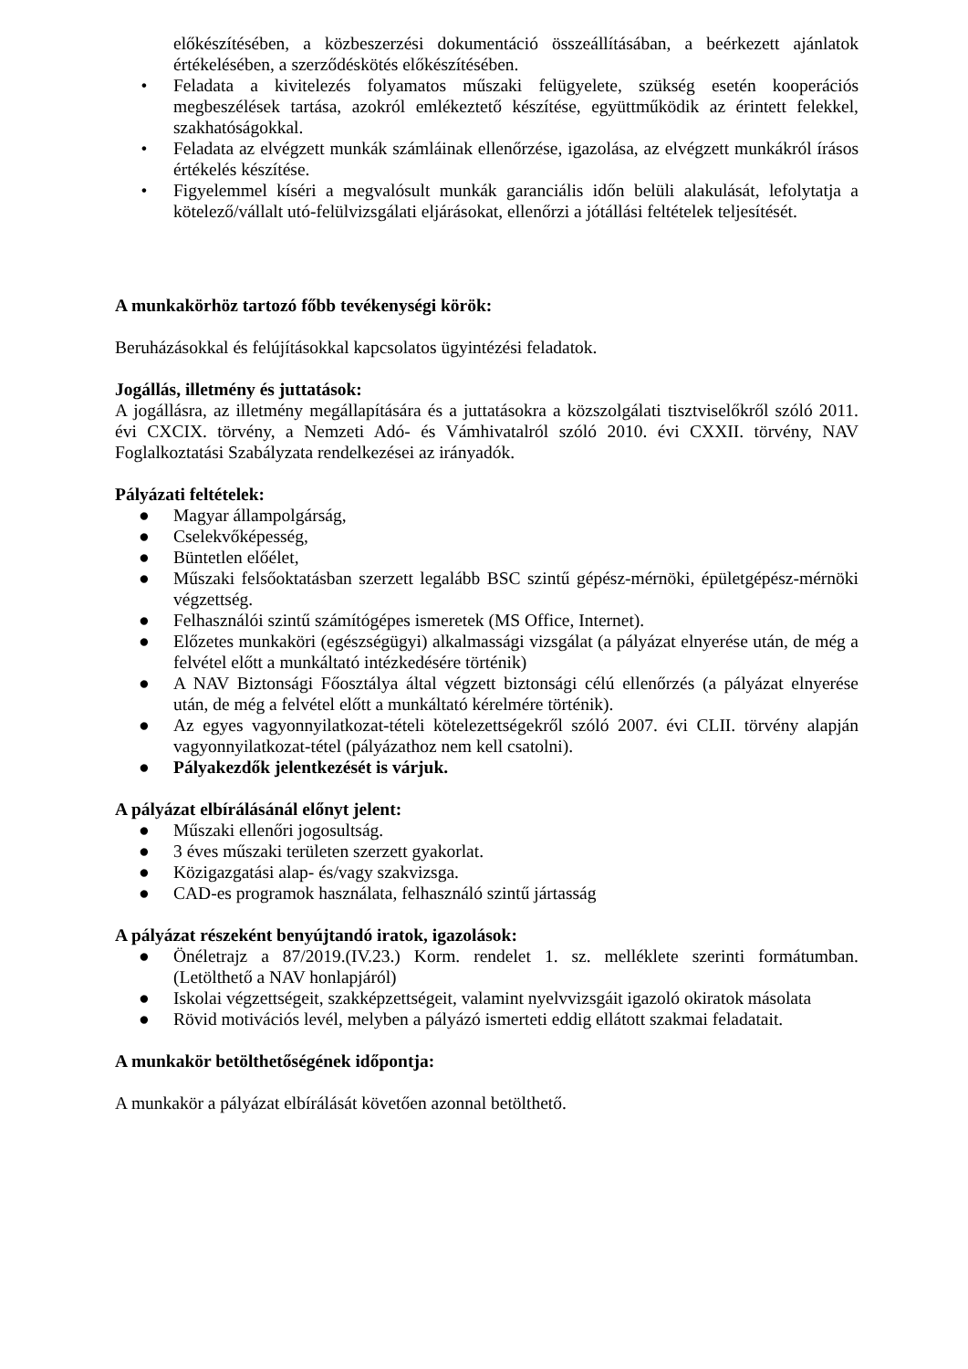előkészítésében, a közbeszerzési dokumentáció összeállításában, a beérkezett ajánlatok értékelésében, a szerződéskötés előkészítésében.
• Feladata a kivitelezés folyamatos műszaki felügyelete, szükség esetén kooperációs megbeszélések tartása, azokról emlékeztető készítése, együttműködik az érintett felekkel, szakhatóságokkal.
• Feladata az elvégzett munkák számláinak ellenőrzése, igazolása, az elvégzett munkákról írásos értékelés készítése.
• Figyelemmel kíséri a megvalósult munkák garanciális időn belüli alakulását, lefolytatja a kötelező/vállalt utó-felülvizsgálati eljárásokat, ellenőrzi a jótállási feltételek teljesítését.
A munkakörhöz tartozó főbb tevékenységi körök:
Beruházásokkal és felújításokkal kapcsolatos ügyintézési feladatok.
Jogállás, illetmény és juttatások:
A jogállásra, az illetmény megállapítására és a juttatásokra a közszolgálati tisztviselőkről szóló 2011. évi CXCIX. törvény, a Nemzeti Adó- és Vámhivatalról szóló 2010. évi CXXII. törvény, NAV Foglalkoztatási Szabályzata rendelkezései az irányadók.
Pályázati feltételek:
● Magyar állampolgárság,
● Cselekvőképesség,
● Büntetlen előélet,
● Műszaki felsőoktatásban szerzett legalább BSC szintű gépész-mérnöki, épületgépész-mérnöki végzettség.
● Felhasználói szintű számítógépes ismeretek (MS Office, Internet).
● Előzetes munkaköri (egészségügyi) alkalmassági vizsgálat (a pályázat elnyerése után, de még a felvétel előtt a munkáltató intézkedésére történik)
● A NAV Biztonsági Főosztálya által végzett biztonsági célú ellenőrzés (a pályázat elnyerése után, de még a felvétel előtt a munkáltató kérelmére történik).
● Az egyes vagyonnyilatkozat-tételi kötelezettségekről szóló 2007. évi CLII. törvény alapján vagyonnyilatkozat-tétel (pályázathoz nem kell csatolni).
● Pályakezdők jelentkezését is várjuk.
A pályázat elbírálásánál előnyt jelent:
● Műszaki ellenőri jogosultság.
● 3 éves műszaki területen szerzett gyakorlat.
● Közigazgatási alap- és/vagy szakvizsga.
● CAD-es programok használata, felhasználó szintű jártasság
A pályázat részeként benyújtandó iratok, igazolások:
● Önéletrajz a 87/2019.(IV.23.) Korm. rendelet 1. sz. melléklete szerinti formátumban. (Letölthető a NAV honlapjáról)
● Iskolai végzettségeit, szakképzettségeit, valamint nyelvvizsgáit igazoló okiratok másolata
● Rövid motivációs levél, melyben a pályázó ismerteti eddig ellátott szakmai feladatait.
A munkakör betölthetőségének időpontja:
A munkakör a pályázat elbírálását követően azonnal betölthető.